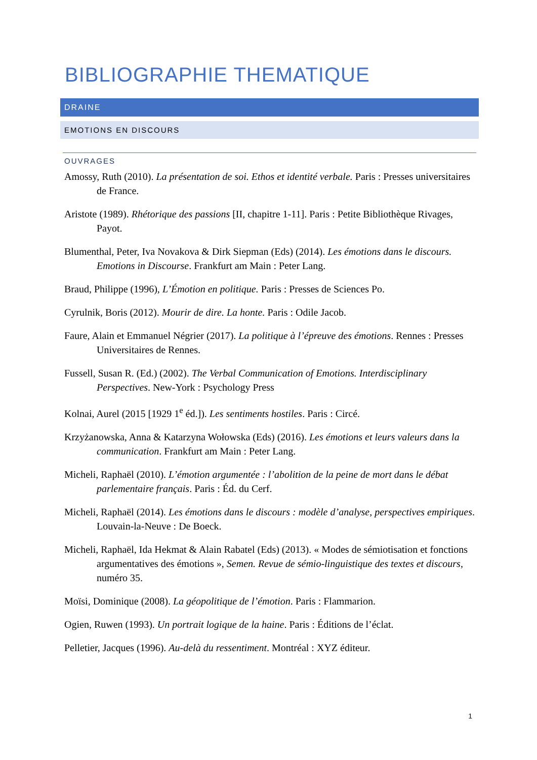BIBLIOGRAPHIE THEMATIQUE
DRAINE
EMOTIONS EN DISCOURS
OUVRAGES
Amossy, Ruth (2010). La présentation de soi. Ethos et identité verbale. Paris : Presses universitaires de France.
Aristote (1989). Rhétorique des passions [II, chapitre 1-11]. Paris : Petite Bibliothèque Rivages, Payot.
Blumenthal, Peter, Iva Novakova & Dirk Siepman (Eds) (2014). Les émotions dans le discours. Emotions in Discourse. Frankfurt am Main : Peter Lang.
Braud, Philippe (1996), L’Émotion en politique. Paris : Presses de Sciences Po.
Cyrulnik, Boris (2012). Mourir de dire. La honte. Paris : Odile Jacob.
Faure, Alain et Emmanuel Négrier (2017). La politique à l’épreuve des émotions. Rennes : Presses Universitaires de Rennes.
Fussell, Susan R. (Ed.) (2002). The Verbal Communication of Emotions. Interdisciplinary Perspectives. New-York : Psychology Press
Kolnai, Aurel (2015 [1929 1<sup>e</sup> éd.]). Les sentiments hostiles. Paris : Circé.
Krzyżanowska, Anna & Katarzyna Wołowska (Eds) (2016). Les émotions et leurs valeurs dans la communication. Frankfurt am Main : Peter Lang.
Micheli, Raphaël (2010). L’émotion argumentée : l’abolition de la peine de mort dans le débat parlementaire français. Paris : Éd. du Cerf.
Micheli, Raphaël (2014). Les émotions dans le discours : modèle d’analyse, perspectives empiriques. Louvain-la-Neuve : De Boeck.
Micheli, Raphaël, Ida Hekmat & Alain Rabatel (Eds) (2013). « Modes de sémiotisation et fonctions argumentatives des émotions », Semen. Revue de sémio-linguistique des textes et discours, numéro 35.
Moïsi, Dominique (2008). La géopolitique de l’émotion. Paris : Flammarion.
Ogien, Ruwen (1993). Un portrait logique de la haine. Paris : Éditions de l’éclat.
Pelletier, Jacques (1996). Au-delà du ressentiment. Montréal : XYZ éditeur.
1